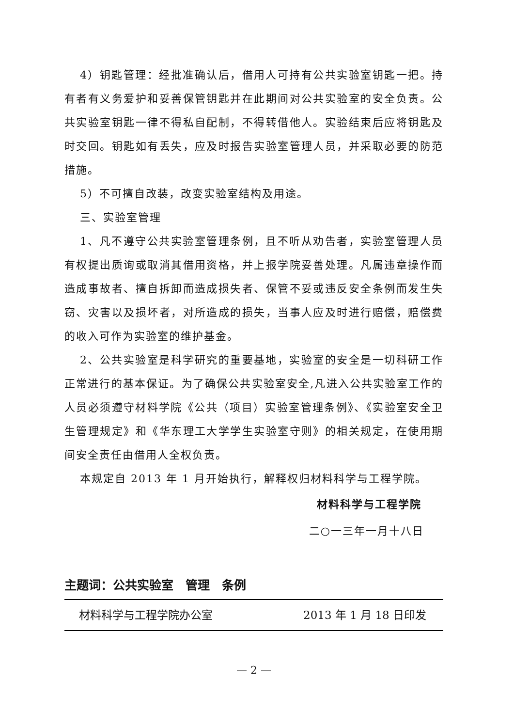4）钥匙管理：经批准确认后，借用人可持有公共实验室钥匙一把。持有者有义务爱护和妥善保管钥匙并在此期间对公共实验室的安全负责。公共实验室钥匙一律不得私自配制，不得转借他人。实验结束后应将钥匙及时交回。钥匙如有丢失，应及时报告实验室管理人员，并采取必要的防范措施。
5）不可擅自改装，改变实验室结构及用途。
三、实验室管理
1、凡不遵守公共实验室管理条例，且不听从劝告者，实验室管理人员有权提出质询或取消其借用资格，并上报学院妥善处理。凡属违章操作而造成事故者、擅自拆卸而造成损失者、保管不妥或违反安全条例而发生失窃、灾害以及损坏者，对所造成的损失，当事人应及时进行赔偿，赔偿费的收入可作为实验室的维护基金。
2、公共实验室是科学研究的重要基地，实验室的安全是一切科研工作正常进行的基本保证。为了确保公共实验室安全,凡进入公共实验室工作的人员必须遵守材料学院《公共（项目）实验室管理条例》、《实验室安全卫生管理规定》和《华东理工大学学生实验室守则》的相关规定，在使用期间安全责任由借用人全权负责。
本规定自 2013 年 1 月开始执行，解释权归材料科学与工程学院。
材料科学与工程学院
二○一三年一月十八日
主题词：公共实验室　管理　条例
材料科学与工程学院办公室 2013 年 1 月 18 日印发
— 2 —